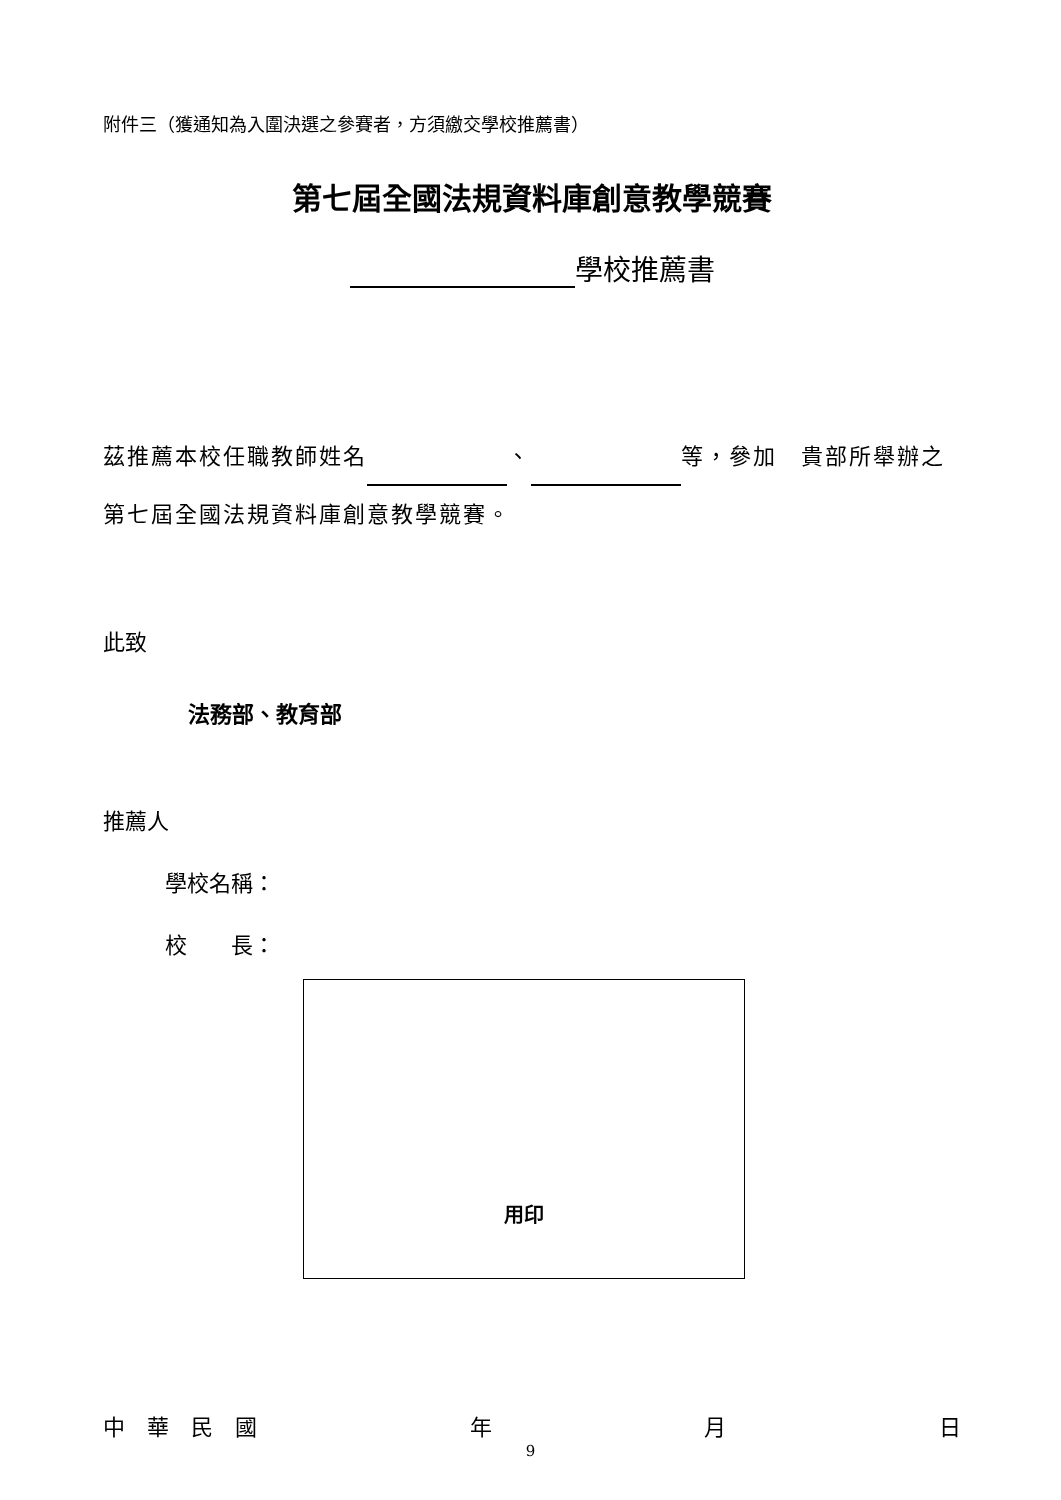附件三（獲通知為入圍決選之參賽者，方須繳交學校推薦書）
第七屆全國法規資料庫創意教學競賽
學校推薦書
茲推薦本校任職教師姓名 、 等，參加　貴部所舉辦之第七屆全國法規資料庫創意教學競賽。
此致
法務部、教育部
推薦人
學校名稱：
校　　長：
用印
中　華　民　國 年 月 日
9